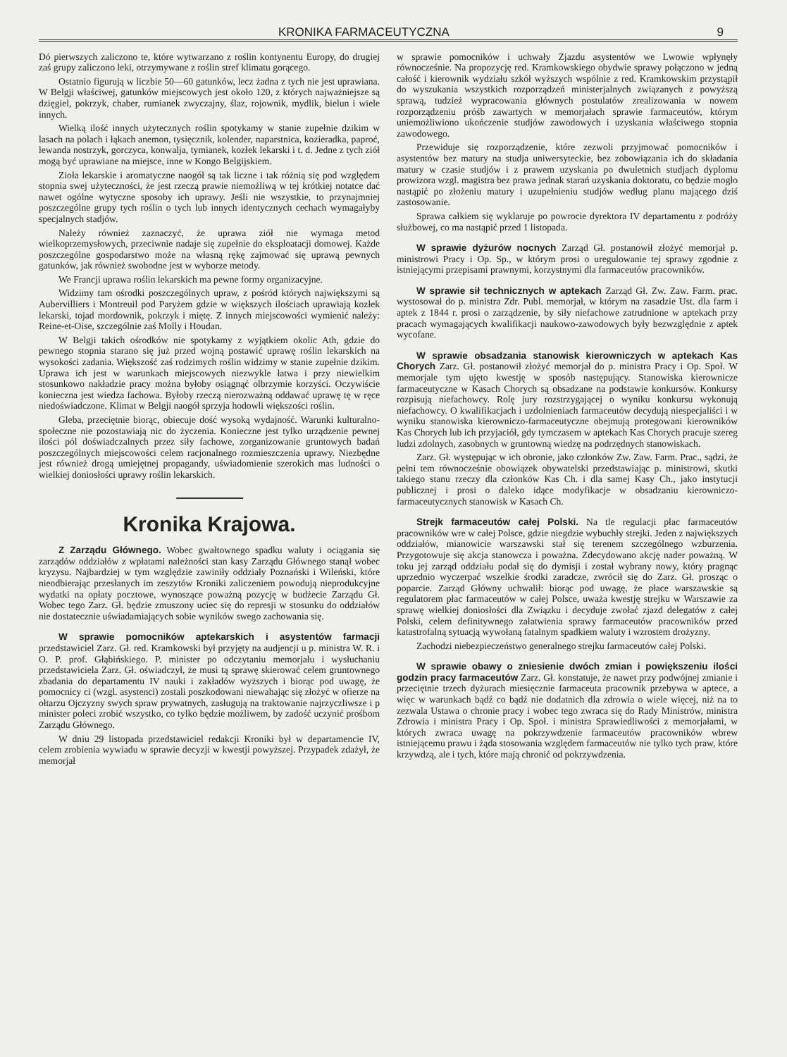KRONIKA FARMACEUTYCZNA 9
Dó pierwszych zaliczono te, które wytwarzano z roślin kontynentu Europy, do drugiej zaś grupy zaliczono leki, otrzymywane z roślin stref klimatu gorącego.
Ostatnio figurują w liczbie 50—60 gatunków, lecz żadna z tych nie jest uprawiana. W Belgji właściwej, gatunków miejscowych jest około 120, z których najważniejsze są dzięgiel, pokrzyk, chaber, rumianek zwyczajny, ślaz, rojownik, mydlik, bielun i wiele innych.
Wielką ilość innych użytecznych roślin spotykamy w stanie zupełnie dzikim w lasach na polach i łąkach anemon, tysięcznik, kolender, naparstnica, kozieradka, paproć, lewanda nostrzyk, gorczyca, konwalja, tymianek, kozłek lekarski i t. d. Jedne z tych ziół mogą być uprawiane na miejsce, inne w Kongo Belgijskiem.
Zioła lekarskie i aromatyczne naogół są tak liczne i tak różnią się pod względem stopnia swej użyteczności, że jest rzeczą prawie niemożliwą w tej krótkiej notatce dać nawet ogólne wytyczne sposoby ich uprawy. Jeśli nie wszystkie, to przynajmniej poszczególne grupy tych roślin o tych lub innych identycznych cechach wymagałyby specjalnych stadjów.
Należy również zaznaczyć, że uprawa ziół nie wymaga metod wielkoprzemysłowych, przeciwnie nadaje się zupełnie do eksploatacji domowej. Każde poszczególne gospodarstwo może na własną rękę zajmować się uprawą pewnych gatunków, jak również swobodne jest w wyborze metody.
We Francji uprawa roślin lekarskich ma pewne formy organizacyjne.
Widzimy tam ośrodki poszczególnych upraw, z pośród których największymi są Aubervilliers i Montreuil pod Paryżem gdzie w większych ilościach uprawiają kozłek lekarski, tojad mordownik, pokrzyk i miętę. Z innych miejscowości wymienić należy: Reine-et-Oise, szczególnie zaś Molly i Houdan.
W Belgji takich ośrodków nie spotykamy z wyjątkiem okolic Ath, gdzie do pewnego stopnia starano się już przed wojną postawić uprawę roślin lekarskich na wysokości zadania. Większość zaś rodzimych roślin widzimy w stanie zupełnie dzikim. Uprawa ich jest w warunkach miejscowych niezwykle łatwa i przy niewielkim stosunkowo nakładzie pracy można byłoby osiągnąć olbrzymie korzyści. Oczywiście konieczna jest wiedza fachowa. Byłoby rzeczą nierozważną oddawać uprawę tę w ręce niedoświadczone. Klimat w Belgji naogół sprzyja hodowli większości roślin.
Gleba, przeciętnie biorąc, obiecuje dość wysoką wydajność. Warunki kulturalno-społeczne nie pozostawiają nic do życzenia. Konieczne jest tylko urządzenie pewnej ilości pól doświadczalnych przez siły fachowe, zorganizowanie gruntowych badań poszczególnych miejscowości celem racjonalnego rozmieszczenia uprawy. Niezbędne jest również drogą umiejętnej propagandy, uświadomienie szerokich mas ludności o wielkiej doniosłości uprawy roślin lekarskich.
Kronika Krajowa.
Z Zarządu Głównego. Wobec gwałtownego spadku waluty i ociągania się zarządów oddziałów z wpłatami należności stan kasy Zarządu Głównego stanął wobec kryzysu. Najbardziej w tym względzie zawiniły oddziały Poznański i Wileński, które nieodbierając przesłanych im zeszytów Kroniki zaliczeniem powodują nieprodukcyjne wydatki na opłaty pocztowe, wynoszące poważną pozycję w budżecie Zarządu Gł. Wobec tego Zarz. Gł. będzie zmuszony uciec się do represji w stosunku do oddziałów nie dostatecznie uświadamiających sobie wyników swego zachowania się.
W sprawie pomocników aptekarskich i asystentów farmacji przedstawiciel Zarz. Gł. red. Kramkowski był przyjęty na audjencji u p. ministra W. R. i O. P. prof. Głąbińskiego. P. minister po odczytaniu memorjału i wysłuchaniu przedstawiciela Zarz. Gł. oświadczył, że musi tą sprawę skierować celem gruntownego zbadania do departamentu IV nauki i zakładów wyższych i biorąc pod uwagę, że pomocnicy ci (wzgl. asystenci) zostali poszkodowani niewahając się złożyć w ofierze na ołtarzu Ojczyzny swych spraw prywatnych, zasługują na traktowanie najrzyczliwsze i p minister poleci zrobić wszystko, co tylko będzie możliwem, by zadość uczynić prośbom Zarządu Głównego.
W dniu 29 listopada przedstawiciel redakcji Kroniki był w departamencie IV, celem zrobienia wywiadu w sprawie decyzji w kwestji powyższej. Przypadek zdażył, że memorjał
w sprawie pomocników i uchwały Zjazdu asystentów we Lwowie wpłynęły równocześnie. Na propozycję red. Kramkowskiego obydwie sprawy połączono w jedną całość i kierownik wydziału szkół wyższych wspólnie z red. Kramkowskim przystąpił do wyszukania wszystkich rozporządzeń ministerjalnych związanych z powyższą sprawą, tudzież wypracowania głównych postulatów zrealizowania w nowem rozporządzeniu próśb zawartych w memorjałach sprawie farmaceutów, którym uniemożliwiono ukończenie studjów zawodowych i uzyskania właściwego stopnia zawodowego.
Przewiduje się rozporządzenie, które zezwoli przyjmować pomocników i asystentów bez matury na studja uniwersyteckie, bez zobowiązania ich do składania matury w czasie studjów i z prawem uzyskania po dwuletnich studjach dyplomu prowizora wzgl. magistra bez prawa jednak starań uzyskania doktoratu, co będzie mogło nastąpić po złożeniu matury i uzupełnieniu studjów według planu mającego dziś zastosowanie.
Sprawa całkiem się wyklaruje po powrocie dyrektora IV departamentu z podróży służbowej, co ma nastąpić przed 1 listopada.
W sprawie dyżurów nocnych Zarząd Gł. postanowił złożyć memorjał p. ministrowi Pracy i Op. Sp., w którym prosi o uregulowanie tej sprawy zgodnie z istniejącymi przepisami prawnymi, korzystnymi dla farmaceutów pracowników.
W sprawie sił technicznych w aptekach Zarząd Gł. Zw. Zaw. Farm. prac. wystosował do p. ministra Zdr. Publ. memorjał, w którym na zasadzie Ust. dla farm i aptek z 1844 r. prosi o zarządzenie, by siły niefachowe zatrudnione w aptekach przy pracach wymagających kwalifikacji naukowo-zawodowych były bezwzględnie z aptek wycofane.
W sprawie obsadzania stanowisk kierowniczych w aptekach Kas Chorych Zarz. Gł. postanowił złożyć memorjał do p. ministra Pracy i Op. Społ. W memorjale tym ujęto kwestję w sposób następujący. Stanowiska kierownicze farmaceutyczne w Kasach Chorych są obsadzane na podstawie konkursów. Konkursy rozpisują niefachowcy. Rolę jury rozstrzygającej o wyniku konkursu wykonują niefachowcy. O kwalifikacjach i uzdolnieniach farmaceutów decydują niespecjaliści i w wyniku stanowiska kierowniczo-farmaceutyczne obejmują protegowani kierowników Kas Chorych lub ich przyjaciół, gdy tymczasem w aptekach Kas Chorych pracuje szereg ludzi zdolnych, zasobnych w gruntowną wiedzę na podrzędnych stanowiskach.
Zarz. Gł. występując w ich obronie, jako członków Zw. Zaw. Farm. Prac., sądzi, że pełni tem równocześnie obowiązek obywatelski przedstawiając p. ministrowi, skutki takiego stanu rzeczy dla członków Kas Ch. i dla samej Kasy Ch., jako instytucji publicznej i prosi o daleko idące modyfikacje w obsadzaniu kierowniczo-farmaceutycznych stanowisk w Kasach Ch.
Strejk farmaceutów całej Polski. Na tle regulacji płac farmaceutów pracowników wre w całej Polsce, gdzie niegdzie wybuchły strejki. Jeden z największych oddziałów, mianowicie warszawski stał się terenem szczególnego wzburzenia. Przygotowuje się akcja stanowcza i poważna. Zdecydowano akcję nader poważną. W toku jej zarząd oddziału podał się do dymisji i został wybrany nowy, który pragnąc uprzednio wyczerpać wszelkie środki zaradcze, zwrócił się do Zarz. Gł. prosząc o poparcie. Zarząd Główny uchwalił: biorąc pod uwagę, że płace warszawskie są regulatorem płac farmaceutów w całej Polsce, uważa kwestję strejku w Warszawie za sprawę wielkiej doniosłości dla Związku i decyduje zwołać zjazd delegatów z całej Polski, celem definitywnego załatwienia sprawy farmaceutów pracowników przed katastrofalną sytuacją wywołaną fatalnym spadkiem waluty i wzrostem drożyzny.
Zachodzi niebezpieczeństwo generalnego strejku farmaceutów całej Polski.
W sprawie obawy o zniesienie dwóch zmian i powiększeniu ilości godzin pracy farmaceutów Zarz. Gł. konstatuje, że nawet przy podwójnej zmianie i przeciętnie trzech dyżurach miesięcznie farmaceuta pracownik przebywa w aptece, a więc w warunkach bądź co bądź nie dodatnich dla zdrowia o wiele więcej, niż na to zezwala Ustawa o chronie pracy i wobec tego zwraca się do Rady Ministrów, ministra Zdrowia i ministra Pracy i Op. Społ. i ministra Sprawiedliwości z memorjałami, w których zwraca uwagę na pokrzywdzenie farmaceutów pracowników wbrew istniejącemu prawu i żąda stosowania względem farmaceutów nie tylko tych praw, które krzywdzą, ale i tych, które mają chronić od pokrzywdzenia.